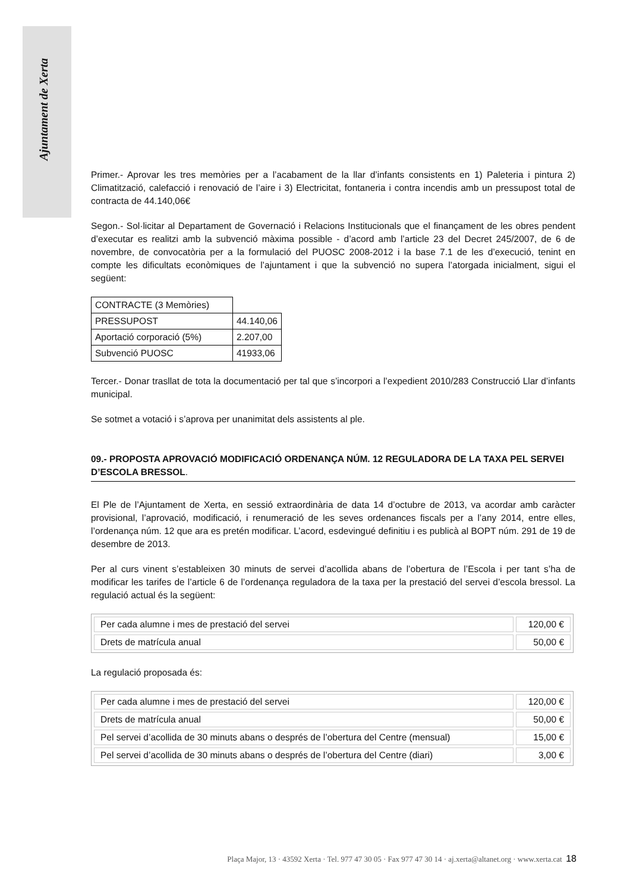Ajuntament de Xerta
Primer.- Aprovar les tres memòries per a l’acabament de la llar d’infants consistents en 1) Paleteria i pintura 2) Climatització, calefacció i renovació de l’aire i 3) Electricitat, fontaneria i contra incendis amb un pressupost total de contracta de 44.140,06€
Segon.- Sol·licitar al Departament de Governació i Relacions Institucionals que el finançament de les obres pendent d’executar es realitzi amb la subvenció màxima possible - d’acord amb l’article 23 del Decret 245/2007, de 6 de novembre, de convocatòria per a la formulació del PUOSC 2008-2012 i la base 7.1 de les d’execució, tenint en compte les dificultats econòmiques de l’ajuntament i que la subvenció no supera l’atorgada inicialment, sigui el següent:
| CONTRACTE (3 Memòries) | |
| PRESSUPOST | 44.140,06 |
| Aportació corporació (5%) | 2.207,00 |
| Subvenció PUOSC | 41933,06 |
Tercer.- Donar trasllat de tota la documentació per tal que s’incorpori a l’expedient 2010/283 Construcció Llar d’infants municipal.
Se sotmet a votació i s’aprova per unanimitat dels assistents al ple.
09.- PROPOSTA APROVACIÓ MODIFICACIÓ ORDENANÇA NÚM. 12 REGULADORA DE LA TAXA PEL SERVEI D’ESCOLA BRESSOL.
El Ple de l’Ajuntament de Xerta, en sessió extraordinària de data 14 d’octubre de 2013, va acordar amb caràcter provisional, l’aprovació, modificació, i renumeració de les seves ordenances fiscals per a l’any 2014, entre elles, l’ordenança núm. 12 que ara es pretén modificar. L’acord, esdevingué definitiu i es publicà al BOPT núm. 291 de 19 de desembre de 2013.
Per al curs vinent s’estableixen 30 minuts de servei d’acollida abans de l’obertura de l’Escola i per tant s’ha de modificar les tarifes de l’article 6 de l’ordenança reguladora de la taxa per la prestació del servei d’escola bressol. La regulació actual és la següent:
| Per cada alumne i mes de prestació del servei | 120,00 € |
| Drets de matrícula anual | 50,00 € |
La regulació proposada és:
| Per cada alumne i mes de prestació del servei | 120,00 € |
| Drets de matrícula anual | 50,00 € |
| Pel servei d’acollida de 30 minuts abans o després de l’obertura del Centre (mensual) | 15,00 € |
| Pel servei d’acollida de 30 minuts abans o després de l’obertura del Centre (diari) | 3,00 € |
Plaça Major, 13 · 43592 Xerta · Tel. 977 47 30 05 · Fax 977 47 30 14 · aj.xerta@altanet.org · www.xerta.cat 18